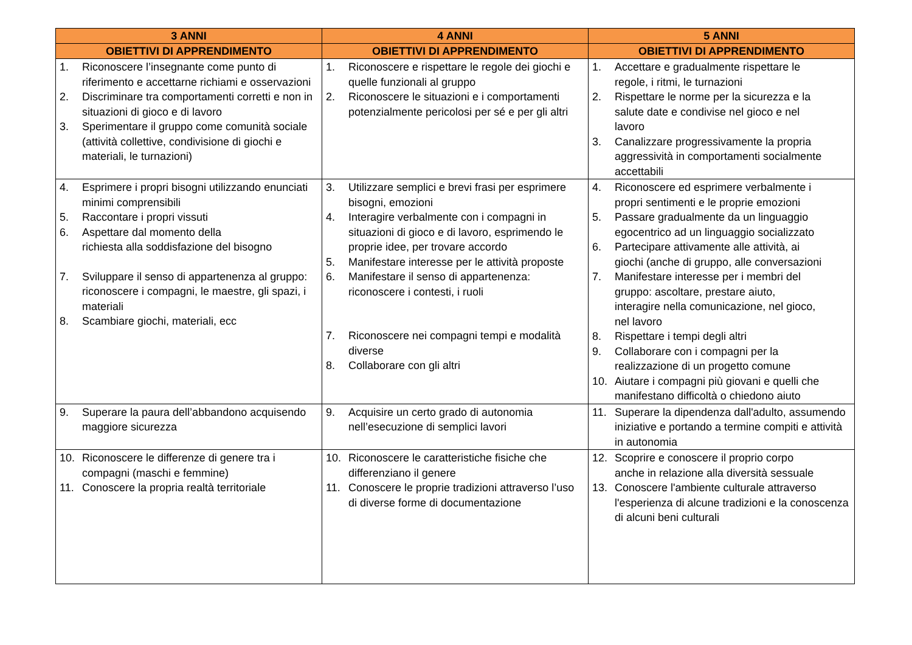| 3 ANNI | 4 ANNI | 5 ANNI |
| --- | --- | --- |
| OBIETTIVI DI APPRENDIMENTO | OBIETTIVI DI APPRENDIMENTO | OBIETTIVI DI APPRENDIMENTO |
| 1. Riconoscere l’insegnante come punto di riferimento e accettarne richiami e osservazioni 2. Discriminare tra comportamenti corretti e non in situazioni di gioco e di lavoro 3. Sperimentare il gruppo come comunità sociale (attività collettive, condivisione di giochi e materiali, le turnazioni) | 1. Riconoscere e rispettare le regole dei giochi e quelle funzionali al gruppo 2. Riconoscere le situazioni e i comportamenti potenzialmente pericolosi per sé e per gli altri | 1. Accettare e gradualmente rispettare le regole, i ritmi, le turnazioni 2. Rispettare le norme per la sicurezza e la salute date e condivise nel gioco e nel lavoro 3. Canalizzare progressivamente la propria aggressività in comportamenti socialmente accettabili |
| 4. Esprimere i propri bisogni utilizzando enunciati minimi comprensibili 5. Raccontare i propri vissuti 6. Aspettare dal momento della richiesta alla soddisfazione del bisogno 7. Sviluppare il senso di appartenenza al gruppo: riconoscere i compagni, le maestre, gli spazi, i materiali 8. Scambiare giochi, materiali, ecc | 3. Utilizzare semplici e brevi frasi per esprimere bisogni, emozioni 4. Interagire verbalmente con i compagni in situazioni di gioco e di lavoro, esprimendo le proprie idee, per trovare accordo 5. Manifestare interesse per le attività proposte 6. Manifestare il senso di appartenenza: riconoscere i contesti, i ruoli 7. Riconoscere nei compagni tempi e modalità diverse 8. Collaborare con gli altri | 4. Riconoscere ed esprimere verbalmente i propri sentimenti e le proprie emozioni 5. Passare gradualmente da un linguaggio egocentrico ad un linguaggio socializzato 6. Partecipare attivamente alle attività, ai giochi (anche di gruppo, alle conversazioni 7. Manifestare interesse per i membri del gruppo: ascoltare, prestare aiuto, interagire nella comunicazione, nel gioco, nel lavoro 8. Rispettare i tempi degli altri 9. Collaborare con i compagni per la realizzazione di un progetto comune 10. Aiutare i compagni più giovani e quelli che manifestano difficoltà o chiedono aiuto |
| 9. Superare la paura dell’abbandono acquisendo maggiore sicurezza | 9. Acquisire un certo grado di autonomia nell’esecuzione di semplici lavori | 11. Superare la dipendenza dall'adulto, assumendo iniziative e portando a termine compiti e attività in autonomia |
| 10. Riconoscere le differenze di genere tra i compagni (maschi e femmine) 11. Conoscere la propria realtà territoriale | 10. Riconoscere le caratteristiche fisiche che differenziano il genere 11. Conoscere le proprie tradizioni attraverso l’uso di diverse forme di documentazione | 12. Scoprire e conoscere il proprio corpo anche in relazione alla diversità sessuale 13. Conoscere l'ambiente culturale attraverso l'esperienza di alcune tradizioni e la conoscenza di alcuni beni culturali |